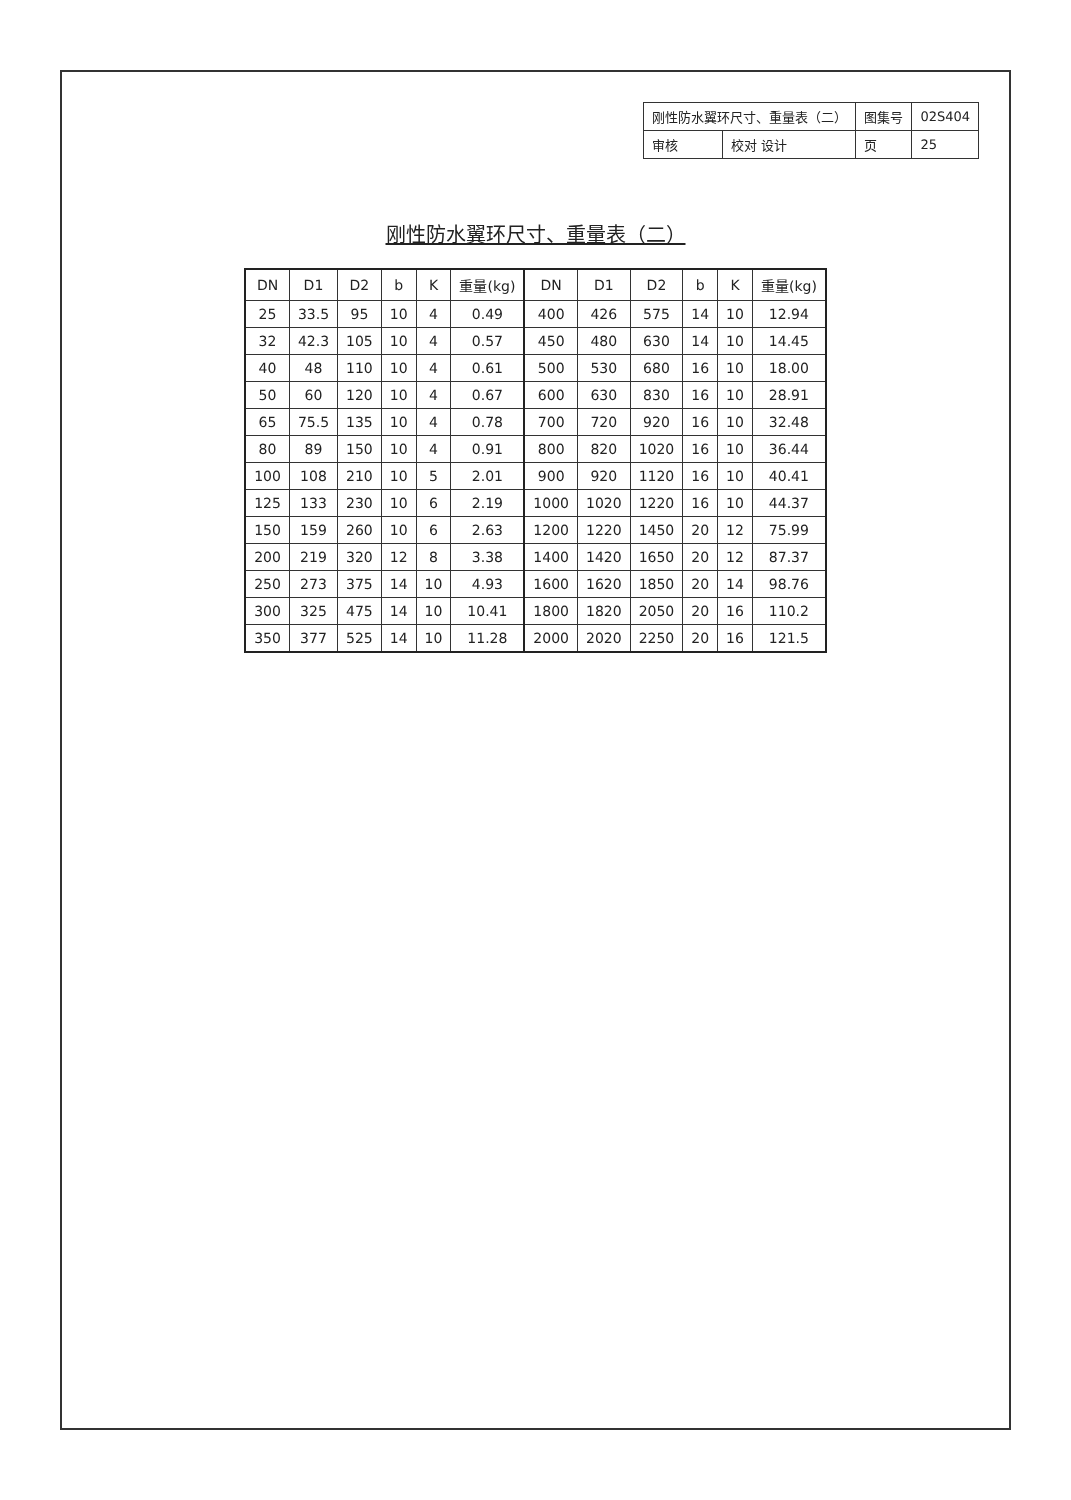| 刚性防水翼环尺寸、重量表（二） | | 图集号 | 02S404 |
| 审核 | 校对 设计 | 页 | 25 |
刚性防水翼环尺寸、重量表（二）
| DN | D1 | D2 | b | K | 重量(kg) | DN | D1 | D2 | b | K | 重量(kg) |
| --- | --- | --- | --- | --- | --- | --- | --- | --- | --- | --- | --- |
| 25 | 33.5 | 95 | 10 | 4 | 0.49 | 400 | 426 | 575 | 14 | 10 | 12.94 |
| 32 | 42.3 | 105 | 10 | 4 | 0.57 | 450 | 480 | 630 | 14 | 10 | 14.45 |
| 40 | 48 | 110 | 10 | 4 | 0.61 | 500 | 530 | 680 | 16 | 10 | 18.00 |
| 50 | 60 | 120 | 10 | 4 | 0.67 | 600 | 630 | 830 | 16 | 10 | 28.91 |
| 65 | 75.5 | 135 | 10 | 4 | 0.78 | 700 | 720 | 920 | 16 | 10 | 32.48 |
| 80 | 89 | 150 | 10 | 4 | 0.91 | 800 | 820 | 1020 | 16 | 10 | 36.44 |
| 100 | 108 | 210 | 10 | 5 | 2.01 | 900 | 920 | 1120 | 16 | 10 | 40.41 |
| 125 | 133 | 230 | 10 | 6 | 2.19 | 1000 | 1020 | 1220 | 16 | 10 | 44.37 |
| 150 | 159 | 260 | 10 | 6 | 2.63 | 1200 | 1220 | 1450 | 20 | 12 | 75.99 |
| 200 | 219 | 320 | 12 | 8 | 3.38 | 1400 | 1420 | 1650 | 20 | 12 | 87.37 |
| 250 | 273 | 375 | 14 | 10 | 4.93 | 1600 | 1620 | 1850 | 20 | 14 | 98.76 |
| 300 | 325 | 475 | 14 | 10 | 10.41 | 1800 | 1820 | 2050 | 20 | 16 | 110.2 |
| 350 | 377 | 525 | 14 | 10 | 11.28 | 2000 | 2020 | 2250 | 20 | 16 | 121.5 |